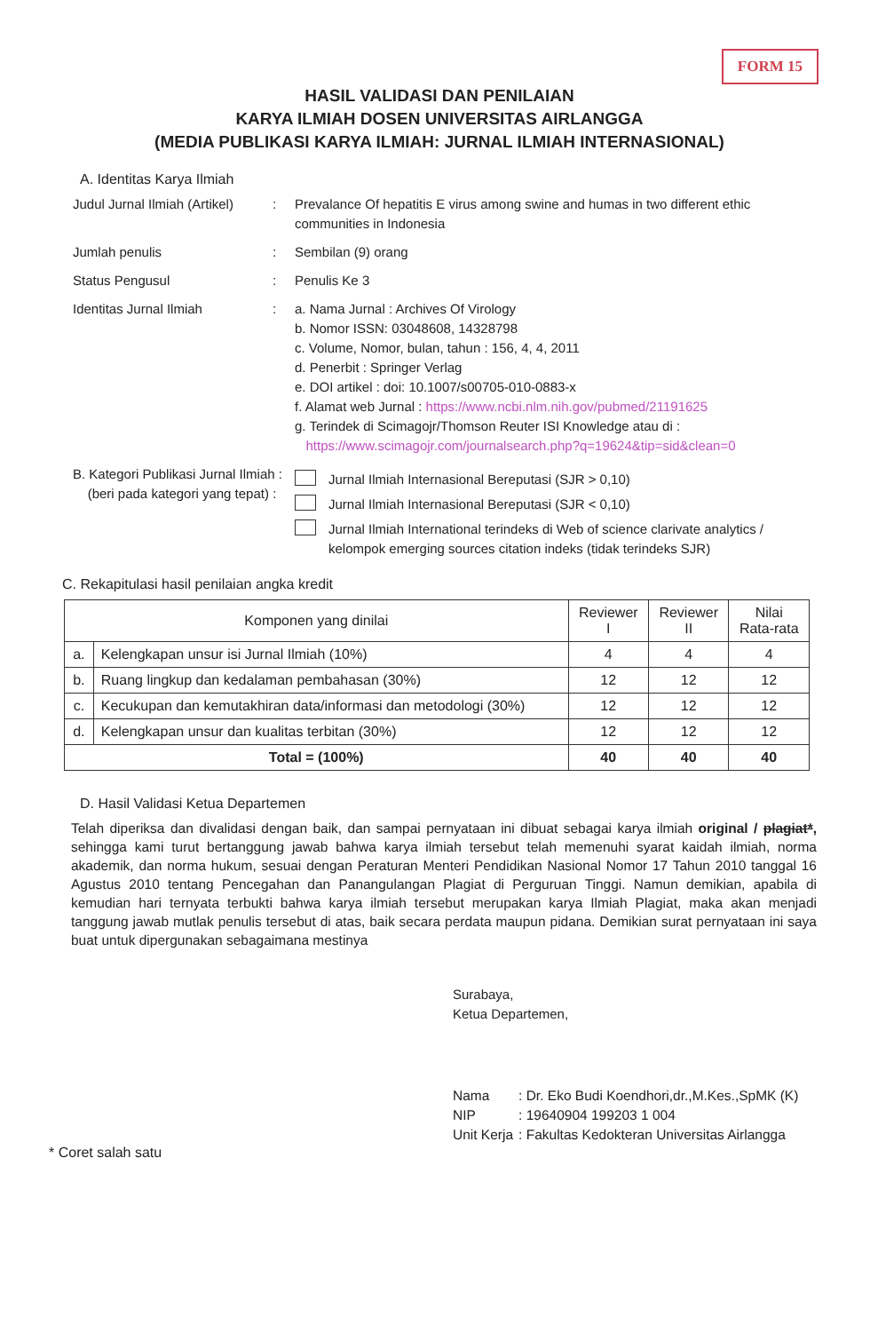FORM 15
HASIL VALIDASI DAN PENILAIAN
KARYA ILMIAH DOSEN UNIVERSITAS AIRLANGGA
(MEDIA PUBLIKASI KARYA ILMIAH: JURNAL ILMIAH INTERNASIONAL)
A. Identitas Karya Ilmiah
Judul Jurnal Ilmiah (Artikel)
: Prevalance Of hepatitis E virus among swine and humas in two different ethic communities in Indonesia
Jumlah penulis : Sembilan (9) orang
Status Pengusul : Penulis Ke 3
Identitas Jurnal Ilmiah : a. Nama Jurnal : Archives Of Virology
b. Nomor ISSN: 03048608, 14328798
c. Volume, Nomor, bulan, tahun : 156, 4, 4, 2011
d. Penerbit : Springer Verlag
e. DOI artikel : doi: 10.1007/s00705-010-0883-x
f. Alamat web Jurnal : https://www.ncbi.nlm.nih.gov/pubmed/21191625
g. Terindek di Scimagojr/Thomson Reuter ISI Knowledge atau di :
https://www.scimagojr.com/journalsearch.php?q=19624&tip=sid&clean=0
B. Kategori Publikasi Jurnal Ilmiah :
(beri pada kategori yang tepat) :
Jurnal Ilmiah Internasional Bereputasi (SJR > 0,10)
Jurnal Ilmiah Internasional Bereputasi (SJR < 0,10)
Jurnal Ilmiah International terindeks di Web of science clarivate analytics / kelompok emerging sources citation indeks (tidak terindeks SJR)
C. Rekapitulasi hasil penilaian angka kredit
| Komponen yang dinilai | | Reviewer I | Reviewer II | Nilai Rata-rata |
| --- | --- | --- | --- | --- |
| a. | Kelengkapan unsur isi Jurnal Ilmiah (10%) | 4 | 4 | 4 |
| b. | Ruang lingkup dan kedalaman pembahasan (30%) | 12 | 12 | 12 |
| c. | Kecukupan dan kemutakhiran data/informasi dan metodologi (30%) | 12 | 12 | 12 |
| d. | Kelengkapan unsur dan kualitas terbitan (30%) | 12 | 12 | 12 |
| Total = (100%) | | 40 | 40 | 40 |
D. Hasil Validasi Ketua Departemen
Telah diperiksa dan divalidasi dengan baik, dan sampai pernyataan ini dibuat sebagai karya ilmiah original / plagiat*, sehingga kami turut bertanggung jawab bahwa karya ilmiah tersebut telah memenuhi syarat kaidah ilmiah, norma akademik, dan norma hukum, sesuai dengan Peraturan Menteri Pendidikan Nasional Nomor 17 Tahun 2010 tanggal 16 Agustus 2010 tentang Pencegahan dan Panangulangan Plagiat di Perguruan Tinggi. Namun demikian, apabila di kemudian hari ternyata terbukti bahwa karya ilmiah tersebut merupakan karya Ilmiah Plagiat, maka akan menjadi tanggung jawab mutlak penulis tersebut di atas, baik secara perdata maupun pidana. Demikian surat pernyataan ini saya buat untuk dipergunakan sebagaimana mestinya
Surabaya,
Ketua Departemen,
| Nama | : Dr. Eko Budi Koendhori,dr.,M.Kes.,SpMK (K) |
| NIP | : 19640904 199203 1 004 |
| Unit Kerja | : Fakultas Kedokteran Universitas Airlangga |
* Coret salah satu